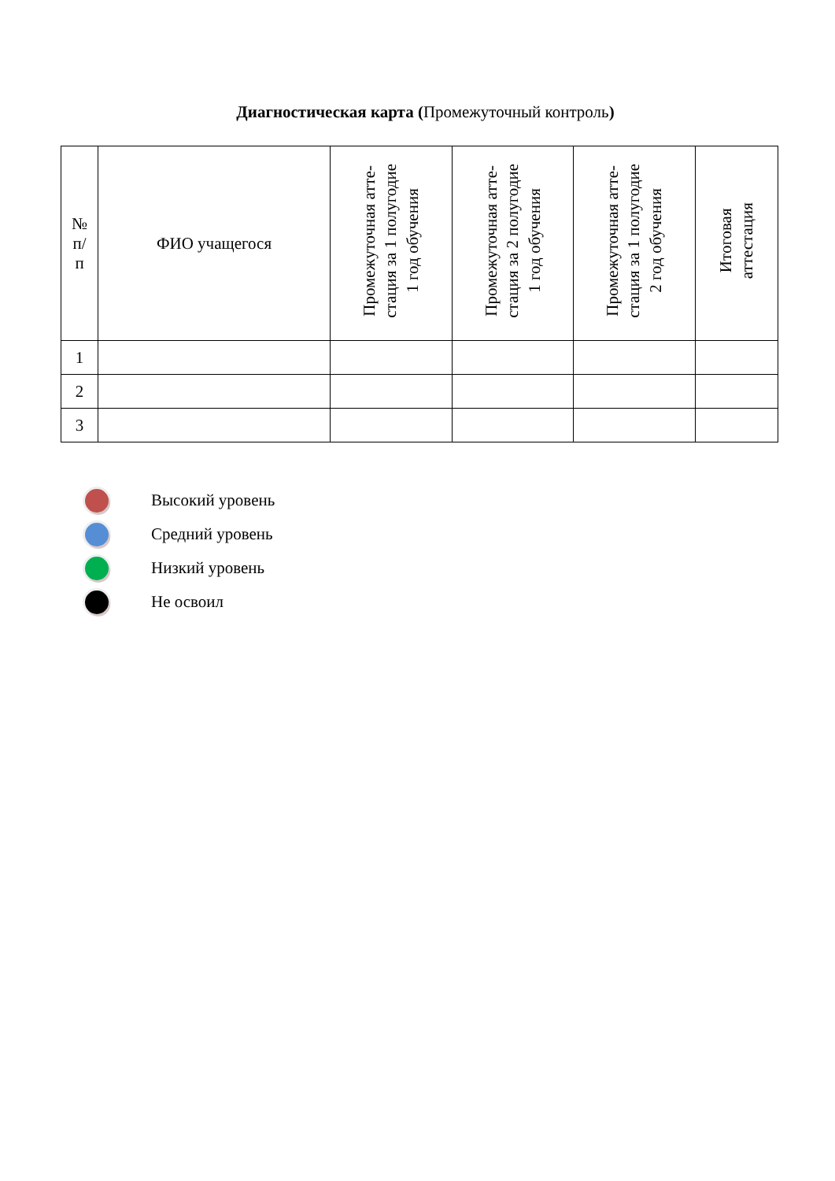Диагностическая карта (Промежуточный контроль)
| № п/ п | ФИО учащегося | Промежуточная атте- стация за 1 полугодие 1 год обучения | Промежуточная атте- стация за 2 полугодие 1 год обучения | Промежуточная атте- стация за 1 полугодие 2 год обучения | Итоговая аттестация |
| --- | --- | --- | --- | --- | --- |
| 1 | | | | | |
| 2 | | | | | |
| 3 | | | | | |
Высокий уровень
Средний уровень
Низкий уровень
Не освоил